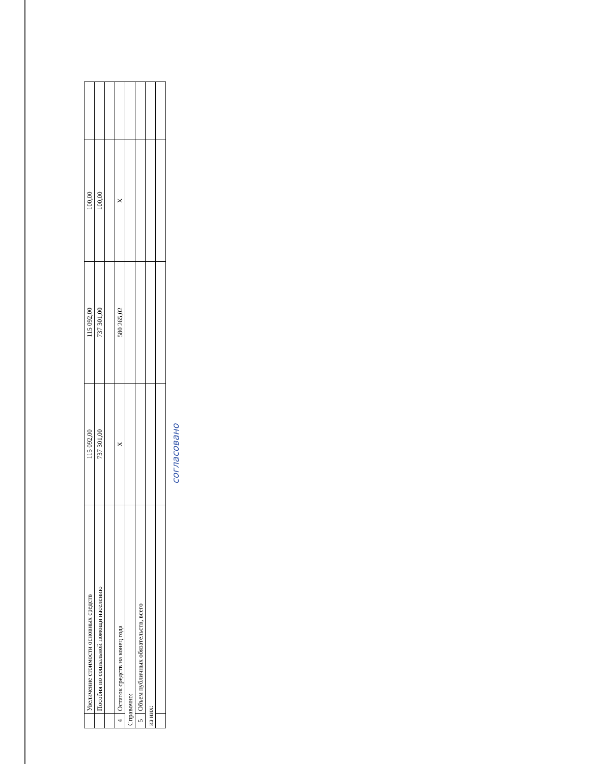| | Увеличение стоимости основных средств | 115 092,00 | 115 092,00 | 100,00 | |
| | Пособия по социальной помощи населению | 737 301,00 | 737 301,00 | 100,00 | |
| 4 | Остаток средств на конец года | X | 580 265,02 | X | |
| Справочно: | | | | | |
| 5 | Объем публичных обязательств, всего | | | | |
| из них: | | | | | |
согласовано